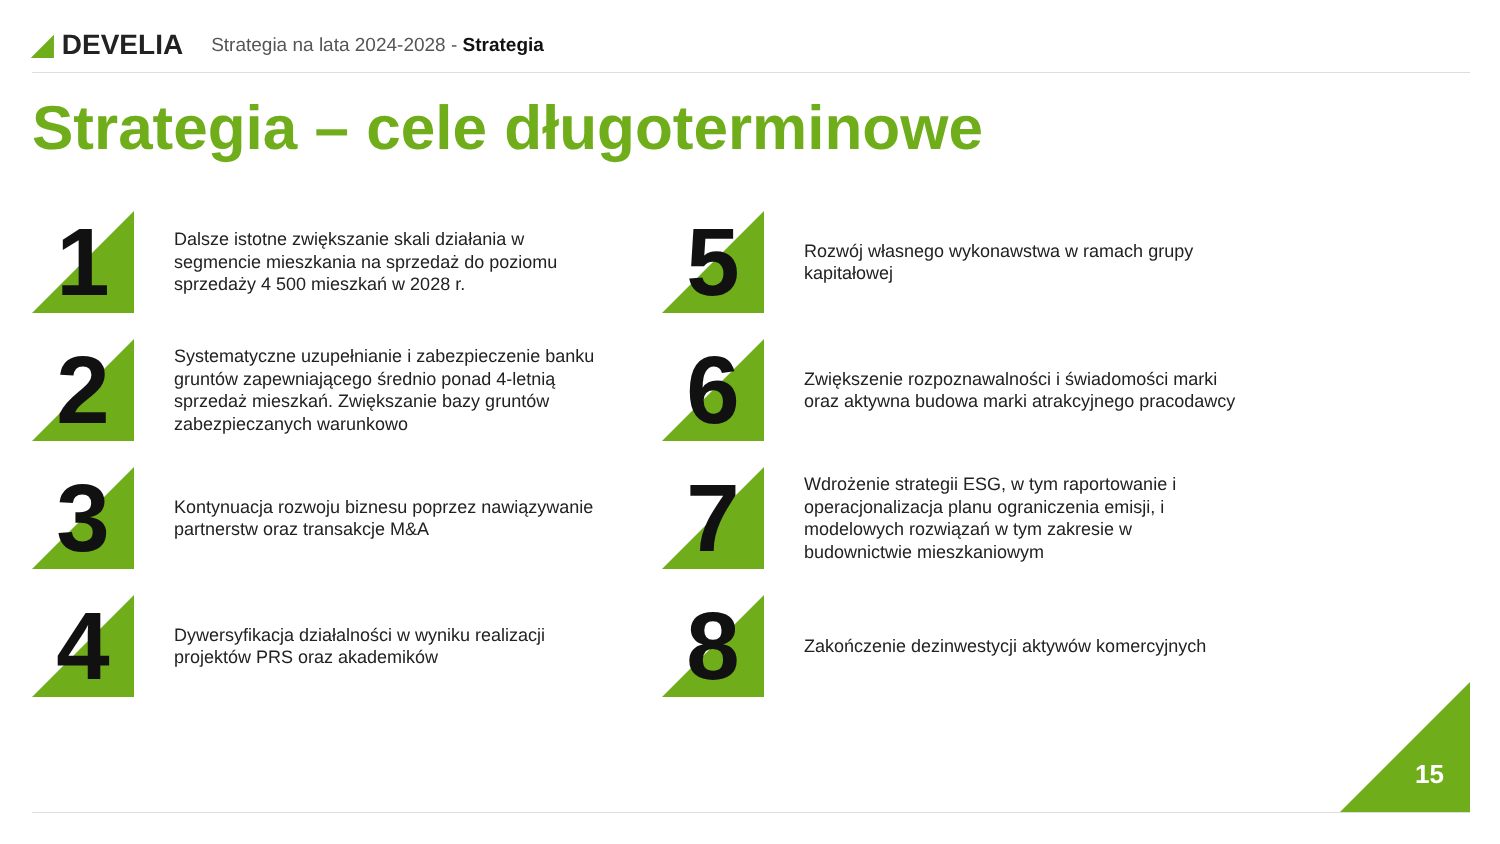◢ DEVELIA
Strategia na lata 2024-2028 - Strategia
Strategia – cele długoterminowe
1
Dalsze istotne zwiększanie skali działania w segmencie mieszkania na sprzedaż do poziomu sprzedaży 4 500 mieszkań w 2028 r.
2
Systematyczne uzupełnianie i zabezpieczenie banku gruntów zapewniającego średnio ponad 4-letnią sprzedaż mieszkań. Zwiększanie bazy gruntów zabezpieczanych warunkowo
3
Kontynuacja rozwoju biznesu poprzez nawiązywanie partnerstw oraz transakcje M&A
4
Dywersyfikacja działalności w wyniku realizacji projektów PRS oraz akademików
5
Rozwój własnego wykonawstwa w ramach grupy kapitałowej
6
Zwiększenie rozpoznawalności i świadomości marki oraz aktywna budowa marki atrakcyjnego pracodawcy
7
Wdrożenie strategii ESG, w tym raportowanie i operacjonalizacja planu ograniczenia emisji, i modelowych rozwiązań w tym zakresie w budownictwie mieszkaniowym
8
Zakończenie dezinwestycji aktywów komercyjnych
15